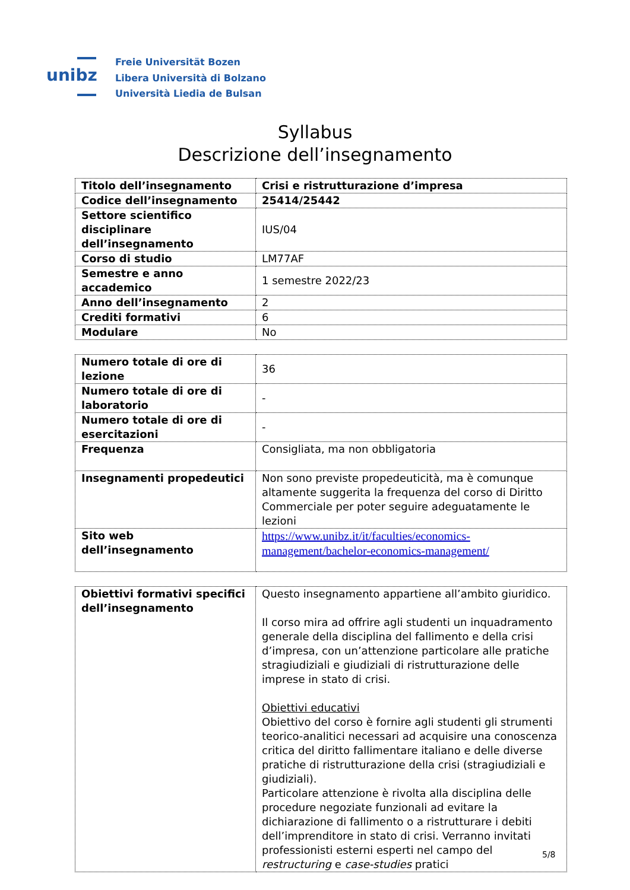unibz
Freie Universität Bozen
Libera Università di Bolzano
Università Liedia de Bulsan
Syllabus
Descrizione dell’insegnamento
| Titolo dell’insegnamento | Crisi e ristrutturazione d’impresa |
| Codice dell’insegnamento | 25414/25442 |
| Settore scientifico disciplinare dell’insegnamento | IUS/04 |
| Corso di studio | LM77AF |
| Semestre e anno accademico | 1 semestre 2022/23 |
| Anno dell’insegnamento | 2 |
| Crediti formativi | 6 |
| Modulare | No |
| Numero totale di ore di lezione | 36 |
| Numero totale di ore di laboratorio | - |
| Numero totale di ore di esercitazioni | - |
| Frequenza | Consigliata, ma non obbligatoria |
| Insegnamenti propedeutici | Non sono previste propedeuticità, ma è comunque altamente suggerita la frequenza del corso di Diritto Commerciale per poter seguire adeguatamente le lezioni |
| Sito web dell’insegnamento | https://www.unibz.it/it/faculties/economics-management/bachelor-economics-management/ |
| Obiettivi formativi specifici dell’insegnamento | Questo insegnamento appartiene all’ambito giuridico. Il corso mira ad offrire agli studenti un inquadramento generale della disciplina del fallimento e della crisi d’impresa, con un’attenzione particolare alle pratiche stragiudiziali e giudiziali di ristrutturazione delle imprese in stato di crisi. Obiettivi educativi Obiettivo del corso è fornire agli studenti gli strumenti teorico-analitici necessari ad acquisire una conoscenza critica del diritto fallimentare italiano e delle diverse pratiche di ristrutturazione della crisi (stragiudiziali e giudiziali). Particolare attenzione è rivolta alla disciplina delle procedure negoziate funzionali ad evitare la dichiarazione di fallimento o a ristrutturare i debiti dell’imprenditore in stato di crisi. Verranno invitati professionisti esterni esperti nel campo del restructuring e case-studies pratici |
5/8